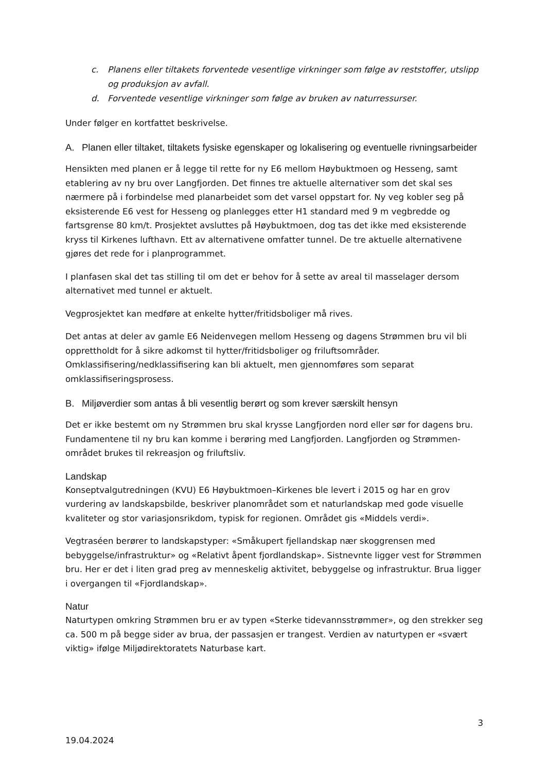c. Planens eller tiltakets forventede vesentlige virkninger som følge av reststoffer, utslipp og produksjon av avfall.
d. Forventede vesentlige virkninger som følge av bruken av naturressurser.
Under følger en kortfattet beskrivelse.
A. Planen eller tiltaket, tiltakets fysiske egenskaper og lokalisering og eventuelle rivningsarbeider
Hensikten med planen er å legge til rette for ny E6 mellom Høybuktmoen og Hesseng, samt etablering av ny bru over Langfjorden. Det finnes tre aktuelle alternativer som det skal ses nærmere på i forbindelse med planarbeidet som det varsel oppstart for. Ny veg kobler seg på eksisterende E6 vest for Hesseng og planlegges etter H1 standard med 9 m vegbredde og fartsgrense 80 km/t. Prosjektet avsluttes på Høybuktmoen, dog tas det ikke med eksisterende kryss til Kirkenes lufthavn. Ett av alternativene omfatter tunnel. De tre aktuelle alternativene gjøres det rede for i planprogrammet.
I planfasen skal det tas stilling til om det er behov for å sette av areal til masselager dersom alternativet med tunnel er aktuelt.
Vegprosjektet kan medføre at enkelte hytter/fritidsboliger må rives.
Det antas at deler av gamle E6 Neidenvegen mellom Hesseng og dagens Strømmen bru vil bli opprettholdt for å sikre adkomst til hytter/fritidsboliger og friluftsområder. Omklassifisering/nedklassifisering kan bli aktuelt, men gjennomføres som separat omklassifiseringsprosess.
B. Miljøverdier som antas å bli vesentlig berørt og som krever særskilt hensyn
Det er ikke bestemt om ny Strømmen bru skal krysse Langfjorden nord eller sør for dagens bru. Fundamentene til ny bru kan komme i berøring med Langfjorden. Langfjorden og Strømmen-området brukes til rekreasjon og friluftsliv.
Landskap
Konseptvalgutredningen (KVU) E6 Høybuktmoen–Kirkenes ble levert i 2015 og har en grov vurdering av landskapsbilde, beskriver planområdet som et naturlandskap med gode visuelle kvaliteter og stor variasjonsrikdom, typisk for regionen. Området gis «Middels verdi».
Vegtraséen berører to landskapstyper: «Småkupert fjellandskap nær skoggrensen med bebyggelse/infrastruktur» og «Relativt åpent fjordlandskap». Sistnevnte ligger vest for Strømmen bru. Her er det i liten grad preg av menneskelig aktivitet, bebyggelse og infrastruktur. Brua ligger i overgangen til «Fjordlandskap».
Natur
Naturtypen omkring Strømmen bru er av typen «Sterke tidevannsstrømmer», og den strekker seg ca. 500 m på begge sider av brua, der passasjen er trangest. Verdien av naturtypen er «svært viktig» ifølge Miljødirektoratets Naturbase kart.
3
19.04.2024